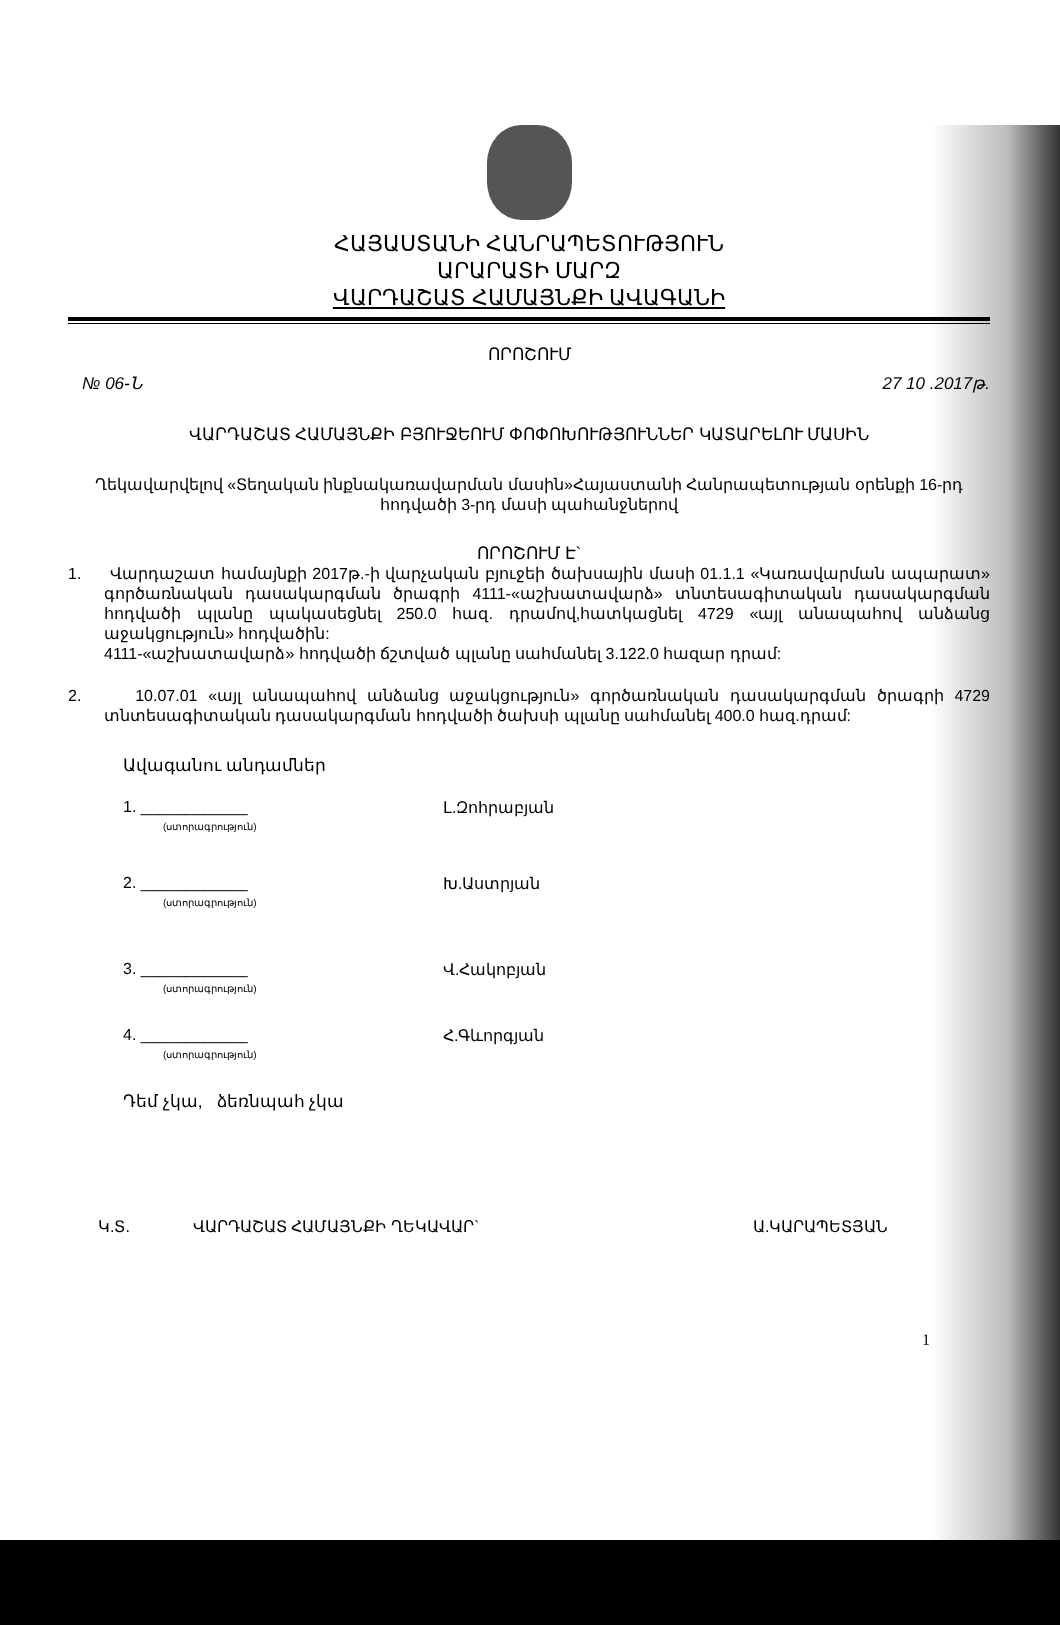ՀԱՅԱՍՏԱՆԻ ՀԱՆՐԱՊԵՏՈՒԹՅՈՒՆ
ԱՐԱՐԱՏԻ ՄԱՐԶ
ՎԱՐԴԱՇԱՏ ՀԱՄԱՅՆՔԻ ԱՎԱԳԱՆԻ
ՈՐՈՇՈՒՄ
№ 06-Ն 27 10 .2017թ.
ՎԱՐԴԱՇԱՏ ՀԱՄԱՅՆՔԻ ԲՅՈՒՋԵՈՒՄ ՓՈՓՈԽՈՒԹՅՈՒՆՆԵՐ ԿԱՏԱՐԵԼՈՒ ՄԱՍԻՆ
Ղեկավարվելով «Տեղական ինքնակառավարման մասին»Հայաստանի Հանրապետության օրենքի 16-րդ հոդվածի 3-րդ մասի պահանջներով
ՈՐՈՇՈՒՄ Է`
1. Վարդաշատ համայնքի 2017թ.-ի վարչական բյուջեի ծախսային մասի 01.1.1 «Կառավարման ապարատ» գործառնական դասակարգման ծրագրի 4111-«աշխատավարձ» տնտեսագիտական դասակարգման հոդվածի պլանը պակասեցնել 250.0 հազ. դրամով,հատկացնել 4729 «այլ անապահով անձանց աջակցություն» հոդվածին:
4111-«աշխատավարձ» հոդվածի ճշտված պլանը սահմանել 3.122.0 հազար դրամ:
2. 10.07.01 «այլ անապահով անձանց աջակցություն» գործառնական դասակարգման ծրագրի 4729 տնտեսագիտական դասակարգման հոդվածի ծախսի պլանը սահմանել 400.0 հազ.դրամ:
Ավագանու անդամներ
1. ____________
(ստորագրություն)
Լ.Զոհրաբյան
2. ____________
(ստորագրություն)
Խ.Աստրյան
3. ____________
(ստորագրություն)
Վ.Հակոբյան
4. ____________
(ստորագրություն)
Հ.Գևորգյան
Դեմ չկա, ձեռնպահ չկա
Կ.Տ. ՎԱՐԴԱՇԱՏ ՀԱՄԱՅՆՔԻ ՂԵԿԱՎԱՐ` Ա.ԿԱՐԱՊԵՏՅԱՆ
1